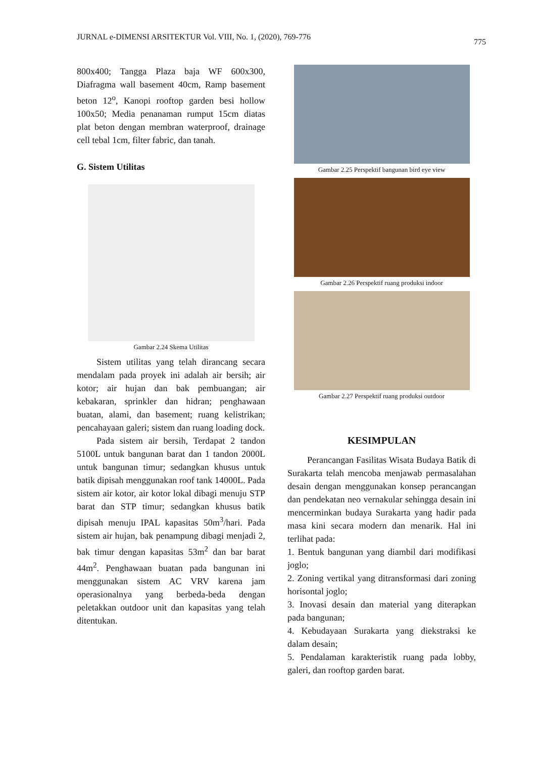JURNAL e-DIMENSI ARSITEKTUR Vol. VIII, No. 1, (2020), 769-776 775
800x400; Tangga Plaza baja WF 600x300, Diafragma wall basement 40cm, Ramp basement beton 12<sup>o</sup>, Kanopi rooftop garden besi hollow 100x50; Media penanaman rumput 15cm diatas plat beton dengan membran waterproof, drainage cell tebal 1cm, filter fabric, dan tanah.
G. Sistem Utilitas
Gambar 2.24 Skema Utilitas
Sistem utilitas yang telah dirancang secara mendalam pada proyek ini adalah air bersih; air kotor; air hujan dan bak pembuangan; air kebakaran, sprinkler dan hidran; penghawaan buatan, alami, dan basement; ruang kelistrikan; pencahayaan galeri; sistem dan ruang loading dock.
Pada sistem air bersih, Terdapat 2 tandon 5100L untuk bangunan barat dan 1 tandon 2000L untuk bangunan timur; sedangkan khusus untuk batik dipisah menggunakan roof tank 14000L. Pada sistem air kotor, air kotor lokal dibagi menuju STP barat dan STP timur; sedangkan khusus batik dipisah menuju IPAL kapasitas 50m<sup>3</sup>/hari. Pada sistem air hujan, bak penampung dibagi menjadi 2, bak timur dengan kapasitas 53m<sup>2</sup> dan bar barat 44m<sup>2</sup>. Penghawaan buatan pada bangunan ini menggunakan sistem AC VRV karena jam operasionalnya yang berbeda-beda dengan peletakkan outdoor unit dan kapasitas yang telah ditentukan.
Gambar 2.25 Perspektif bangunan bird eye view
Gambar 2.26 Perspektif ruang produksi indoor
Gambar 2.27 Perspektif ruang produksi outdoor
KESIMPULAN
Perancangan Fasilitas Wisata Budaya Batik di Surakarta telah mencoba menjawab permasalahan desain dengan menggunakan konsep perancangan dan pendekatan neo vernakular sehingga desain ini mencerminkan budaya Surakarta yang hadir pada masa kini secara modern dan menarik. Hal ini terlihat pada:
1. Bentuk bangunan yang diambil dari modifikasi joglo;
2. Zoning vertikal yang ditransformasi dari zoning horisontal joglo;
3. Inovasi desain dan material yang diterapkan pada bangunan;
4. Kebudayaan Surakarta yang diekstraksi ke dalam desain;
5. Pendalaman karakteristik ruang pada lobby, galeri, dan rooftop garden barat.